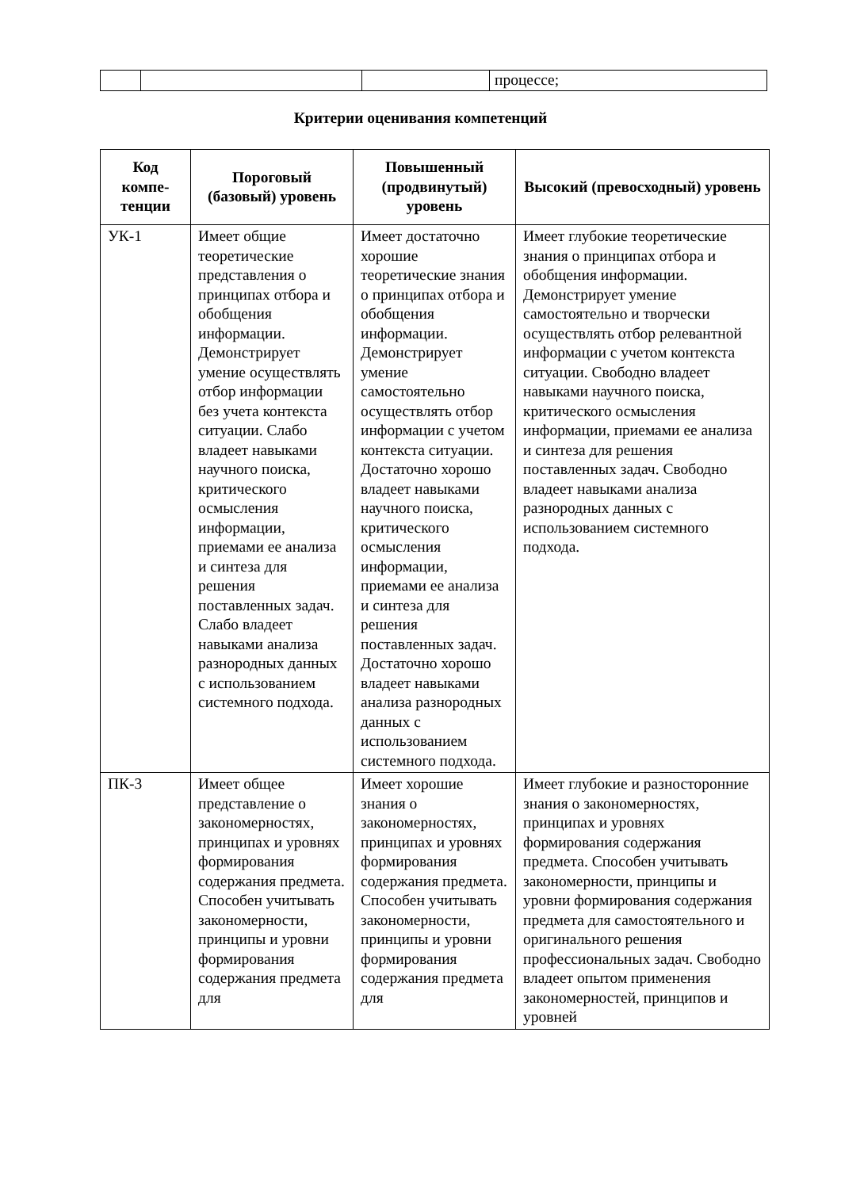| | | | процессе; |
Критерии оценивания компетенций
| Код компе-тенции | Пороговый (базовый) уровень | Повышенный (продвинутый) уровень | Высокий (превосходный) уровень |
| --- | --- | --- | --- |
| УК-1 | Имеет общие теоретические представления о принципах отбора и обобщения информации. Демонстрирует умение осуществлять отбор информации без учета контекста ситуации. Слабо владеет навыками научного поиска, критического осмысления информации, приемами ее анализа и синтеза для решения поставленных задач. Слабо владеет навыками анализа разнородных данных с использованием системного подхода. | Имеет достаточно хорошие теоретические знания о принципах отбора и обобщения информации. Демонстрирует умение самостоятельно осуществлять отбор информации с учетом контекста ситуации. Достаточно хорошо владеет навыками научного поиска, критического осмысления информации, приемами ее анализа и синтеза для решения поставленных задач. Достаточно хорошо владеет навыками анализа разнородных данных с использованием системного подхода. | Имеет глубокие теоретические знания о принципах отбора и обобщения информации. Демонстрирует умение самостоятельно и творчески осуществлять отбор релевантной информации с учетом контекста ситуации. Свободно владеет навыками научного поиска, критического осмысления информации, приемами ее анализа и синтеза для решения поставленных задач. Свободно владеет навыками анализа разнородных данных с использованием системного подхода. |
| ПК-3 | Имеет общее представление о закономерностях, принципах и уровнях формирования содержания предмета. Способен учитывать закономерности, принципы и уровни формирования содержания предмета для | Имеет хорошие знания о закономерностях, принципах и уровнях формирования содержания предмета. Способен учитывать закономерности, принципы и уровни формирования содержания предмета для | Имеет глубокие и разносторонние знания о закономерностях, принципах и уровнях формирования содержания предмета. Способен учитывать закономерности, принципы и уровни формирования содержания предмета для самостоятельного и оригинального решения профессиональных задач. Свободно владеет опытом применения закономерностей, принципов и уровней |